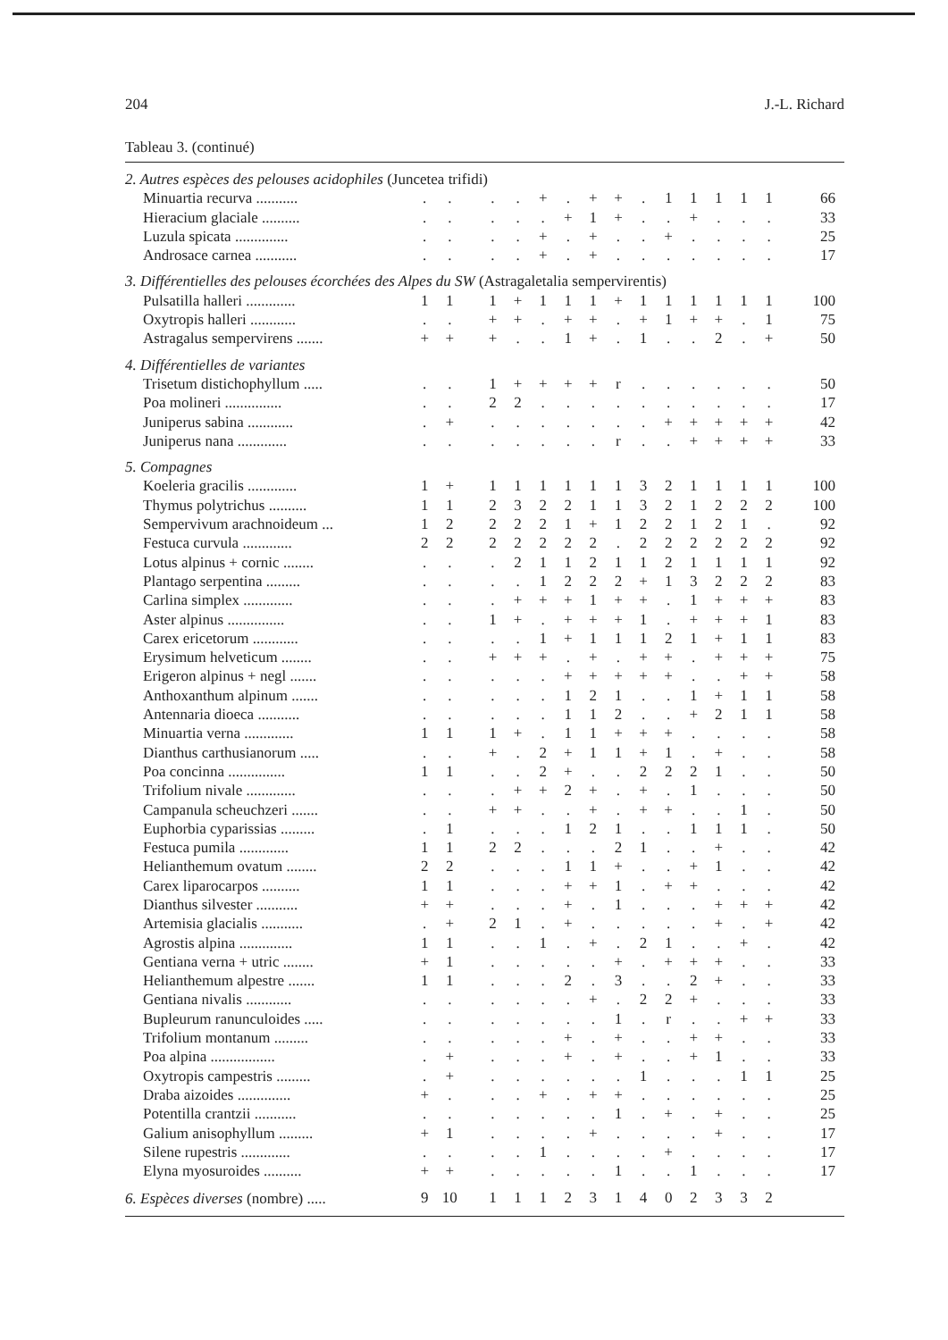204 J.-L. Richard
Tableau 3. (continué)
| 2. Autres espèces des pelouses acidophiles (Juncetea trifidi) | | | | | | | | | | | | | | | | |
| Minuartia recurva ........... | . | . | | . | . | + | . | + | + | . | 1 | 1 | 1 | 1 | 1 | 66 |
| Hieracium glaciale .......... | . | . | | . | . | . | + | 1 | + | . | . | + | . | . | . | 33 |
| Luzula spicata .............. | . | . | | . | . | + | . | + | . | . | + | . | . | . | . | 25 |
| Androsace carnea ........... | . | . | | . | . | + | . | + | . | . | . | . | . | . | . | 17 |
| 3. Différentielles des pelouses écorchées des Alpes du SW (Astragaletalia sempervirentis) | | | | | | | | | | | | | | | | |
| Pulsatilla halleri ............. | 1 | 1 | | 1 | + | 1 | 1 | 1 | + | 1 | 1 | 1 | 1 | 1 | 1 | 100 |
| Oxytropis halleri ............ | . | . | | + | + | . | + | + | . | + | 1 | + | + | . | 1 | 75 |
| Astragalus sempervirens ....... | + | + | | + | . | . | 1 | + | . | 1 | . | . | 2 | . | + | 50 |
| 4. Différentielles de variantes | | | | | | | | | | | | | | | | |
| Trisetum distichophyllum ..... | . | . | | 1 | + | + | + | + | r | . | . | . | . | . | . | 50 |
| Poa molineri ............... | . | . | | 2 | 2 | . | . | . | . | . | . | . | . | . | . | 17 |
| Juniperus sabina ............ | . | + | | . | . | . | . | . | . | . | + | + | + | + | + | 42 |
| Juniperus nana ............. | . | . | | . | . | . | . | . | r | . | . | + | + | + | + | 33 |
| 5. Compagnes | | | | | | | | | | | | | | | | |
| Koeleria gracilis ............. | 1 | + | | 1 | 1 | 1 | 1 | 1 | 1 | 3 | 2 | 1 | 1 | 1 | 1 | 100 |
| Thymus polytrichus .......... | 1 | 1 | | 2 | 3 | 2 | 2 | 1 | 1 | 3 | 2 | 1 | 2 | 2 | 2 | 100 |
| Sempervivum arachnoideum ... | 1 | 2 | | 2 | 2 | 2 | 1 | + | 1 | 2 | 2 | 1 | 2 | 1 | . | 92 |
| Festuca curvula ............. | 2 | 2 | | 2 | 2 | 2 | 2 | 2 | . | 2 | 2 | 2 | 2 | 2 | 2 | 92 |
| Lotus alpinus + cornic ........ | . | . | | . | 2 | 1 | 1 | 2 | 1 | 1 | 2 | 1 | 1 | 1 | 1 | 92 |
| Plantago serpentina ......... | . | . | | . | . | 1 | 2 | 2 | 2 | + | 1 | 3 | 2 | 2 | 2 | 83 |
| Carlina simplex ............. | . | . | | . | + | + | + | 1 | + | + | . | 1 | + | + | + | 83 |
| Aster alpinus ............... | . | . | | 1 | + | . | + | + | + | 1 | . | + | + | + | 1 | 83 |
| Carex ericetorum ............ | . | . | | . | . | 1 | + | 1 | 1 | 1 | 2 | 1 | + | 1 | 1 | 83 |
| Erysimum helveticum ........ | . | . | | + | + | + | . | + | . | + | + | . | + | + | + | 75 |
| Erigeron alpinus + negl ....... | . | . | | . | . | . | + | + | + | + | + | . | . | + | + | 58 |
| Anthoxanthum alpinum ....... | . | . | | . | . | . | 1 | 2 | 1 | . | . | 1 | + | 1 | 1 | 58 |
| Antennaria dioeca ........... | . | . | | . | . | . | 1 | 1 | 2 | . | . | + | 2 | 1 | 1 | 58 |
| Minuartia verna ............. | 1 | 1 | | 1 | + | . | 1 | 1 | + | + | + | . | . | . | . | 58 |
| Dianthus carthusianorum ..... | . | . | | + | . | 2 | + | 1 | 1 | + | 1 | . | + | . | . | 58 |
| Poa concinna ............... | 1 | 1 | | . | . | 2 | + | . | . | 2 | 2 | 2 | 1 | . | . | 50 |
| Trifolium nivale ............. | . | . | | . | + | + | 2 | + | . | + | . | 1 | . | . | . | 50 |
| Campanula scheuchzeri ....... | . | . | | + | + | . | . | + | . | + | + | . | . | 1 | . | 50 |
| Euphorbia cyparissias ......... | . | 1 | | . | . | . | 1 | 2 | 1 | . | . | 1 | 1 | 1 | . | 50 |
| Festuca pumila ............. | 1 | 1 | | 2 | 2 | . | . | . | 2 | 1 | . | . | + | . | . | 42 |
| Helianthemum ovatum ........ | 2 | 2 | | . | . | . | 1 | 1 | + | . | . | + | 1 | . | . | 42 |
| Carex liparocarpos .......... | 1 | 1 | | . | . | . | + | + | 1 | . | + | + | . | . | . | 42 |
| Dianthus silvester ........... | + | + | | . | . | . | + | . | 1 | . | . | . | + | + | + | 42 |
| Artemisia glacialis ........... | . | + | | 2 | 1 | . | + | . | . | . | . | . | + | . | + | 42 |
| Agrostis alpina .............. | 1 | 1 | | . | . | 1 | . | + | . | 2 | 1 | . | . | + | . | 42 |
| Gentiana verna + utric ........ | + | 1 | | . | . | . | . | . | + | . | + | + | + | . | . | 33 |
| Helianthemum alpestre ....... | 1 | 1 | | . | . | . | 2 | . | 3 | . | . | 2 | + | . | . | 33 |
| Gentiana nivalis ............ | . | . | | . | . | . | . | + | . | 2 | 2 | + | . | . | . | 33 |
| Bupleurum ranunculoides ..... | . | . | | . | . | . | . | . | 1 | . | r | . | . | + | + | 33 |
| Trifolium montanum ......... | . | . | | . | . | . | + | . | + | . | . | + | + | . | . | 33 |
| Poa alpina ................. | . | + | | . | . | . | + | . | + | . | . | + | 1 | . | . | 33 |
| Oxytropis campestris ......... | . | + | | . | . | . | . | . | . | 1 | . | . | . | 1 | 1 | 25 |
| Draba aizoides .............. | + | . | | . | . | + | . | + | + | . | . | . | . | . | . | 25 |
| Potentilla crantzii ........... | . | . | | . | . | . | . | . | 1 | . | + | . | + | . | . | 25 |
| Galium anisophyllum ......... | + | 1 | | . | . | . | . | + | . | . | . | . | + | . | . | 17 |
| Silene rupestris ............. | . | . | | . | . | 1 | . | . | . | . | + | . | . | . | . | 17 |
| Elyna myosuroides .......... | + | + | | . | . | . | . | . | 1 | . | . | 1 | . | . | . | 17 |
| 6. Espèces diverses (nombre) ..... | 9 | 10 | | 1 | 1 | 1 | 2 | 3 | 1 | 4 | 0 | 2 | 3 | 3 | 2 | |